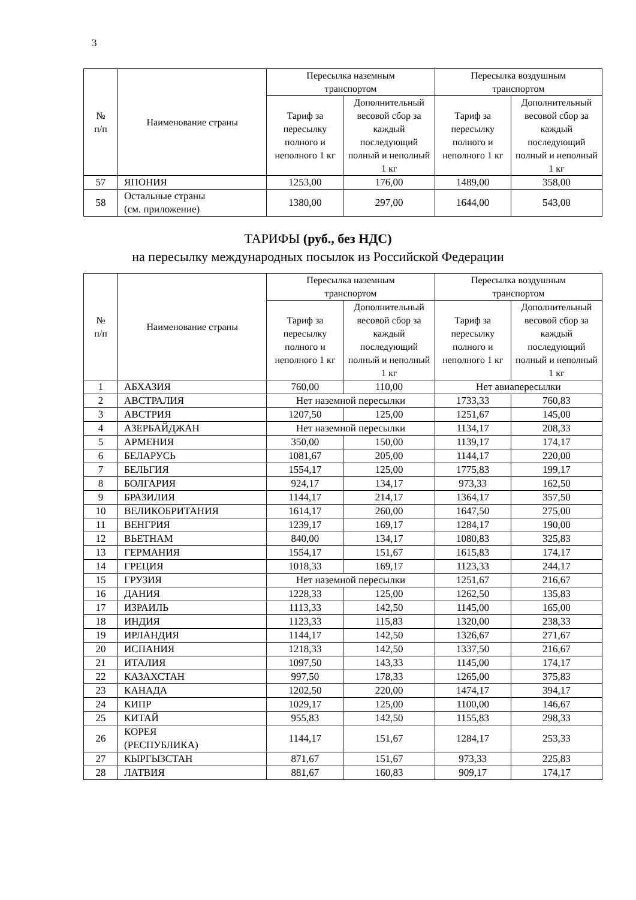3
| № п/п | Наименование страны | Пересылка наземным транспортом | | Пересылка воздушным транспортом | |
| --- | --- | --- | --- | --- | --- |
| | | Тариф за пересылку полного и неполного 1 кг | Дополнительный весовой сбор за каждый последующий полный и неполный 1 кг | Тариф за пересылку полного и неполного 1 кг | Дополнительный весовой сбор за каждый последующий полный и неполный 1 кг |
| 57 | ЯПОНИЯ | 1253,00 | 176,00 | 1489,00 | 358,00 |
| 58 | Остальные страны (см. приложение) | 1380,00 | 297,00 | 1644,00 | 543,00 |
ТАРИФЫ (руб., без НДС)
на пересылку международных посылок из Российской Федерации
| № п/п | Наименование страны | Пересылка наземным транспортом | | Пересылка воздушным транспортом | |
| --- | --- | --- | --- | --- | --- |
| | | Тариф за пересылку полного и неполного 1 кг | Дополнительный весовой сбор за каждый последующий полный и неполный 1 кг | Тариф за пересылку полного и неполного 1 кг | Дополнительный весовой сбор за каждый последующий полный и неполный 1 кг |
| 1 | АБХАЗИЯ | 760,00 | 110,00 | Нет авиапересылки | |
| 2 | АВСТРАЛИЯ | Нет наземной пересылки | | 1733,33 | 760,83 |
| 3 | АВСТРИЯ | 1207,50 | 125,00 | 1251,67 | 145,00 |
| 4 | АЗЕРБАЙДЖАН | Нет наземной пересылки | | 1134,17 | 208,33 |
| 5 | АРМЕНИЯ | 350,00 | 150,00 | 1139,17 | 174,17 |
| 6 | БЕЛАРУСЬ | 1081,67 | 205,00 | 1144,17 | 220,00 |
| 7 | БЕЛЬГИЯ | 1554,17 | 125,00 | 1775,83 | 199,17 |
| 8 | БОЛГАРИЯ | 924,17 | 134,17 | 973,33 | 162,50 |
| 9 | БРАЗИЛИЯ | 1144,17 | 214,17 | 1364,17 | 357,50 |
| 10 | ВЕЛИКОБРИТАНИЯ | 1614,17 | 260,00 | 1647,50 | 275,00 |
| 11 | ВЕНГРИЯ | 1239,17 | 169,17 | 1284,17 | 190,00 |
| 12 | ВЬЕТНАМ | 840,00 | 134,17 | 1080,83 | 325,83 |
| 13 | ГЕРМАНИЯ | 1554,17 | 151,67 | 1615,83 | 174,17 |
| 14 | ГРЕЦИЯ | 1018,33 | 169,17 | 1123,33 | 244,17 |
| 15 | ГРУЗИЯ | Нет наземной пересылки | | 1251,67 | 216,67 |
| 16 | ДАНИЯ | 1228,33 | 125,00 | 1262,50 | 135,83 |
| 17 | ИЗРАИЛЬ | 1113,33 | 142,50 | 1145,00 | 165,00 |
| 18 | ИНДИЯ | 1123,33 | 115,83 | 1320,00 | 238,33 |
| 19 | ИРЛАНДИЯ | 1144,17 | 142,50 | 1326,67 | 271,67 |
| 20 | ИСПАНИЯ | 1218,33 | 142,50 | 1337,50 | 216,67 |
| 21 | ИТАЛИЯ | 1097,50 | 143,33 | 1145,00 | 174,17 |
| 22 | КАЗАХСТАН | 997,50 | 178,33 | 1265,00 | 375,83 |
| 23 | КАНАДА | 1202,50 | 220,00 | 1474,17 | 394,17 |
| 24 | КИПР | 1029,17 | 125,00 | 1100,00 | 146,67 |
| 25 | КИТАЙ | 955,83 | 142,50 | 1155,83 | 298,33 |
| 26 | КОРЕЯ (РЕСПУБЛИКА) | 1144,17 | 151,67 | 1284,17 | 253,33 |
| 27 | КЫРГЫЗСТАН | 871,67 | 151,67 | 973,33 | 225,83 |
| 28 | ЛАТВИЯ | 881,67 | 160,83 | 909,17 | 174,17 |